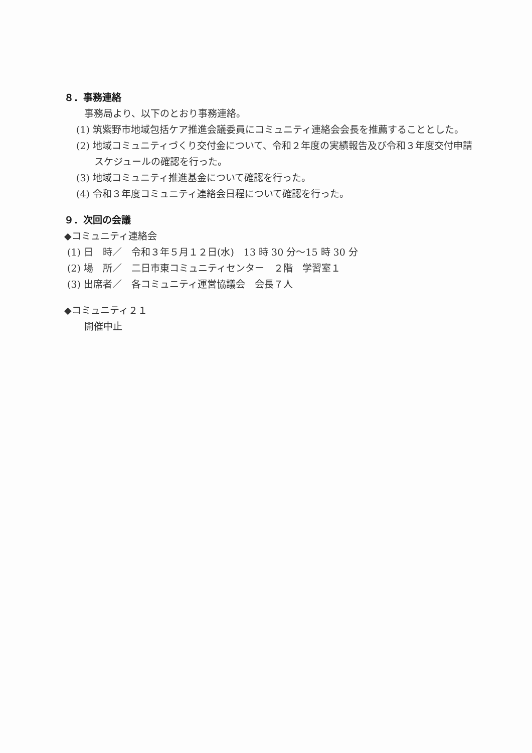８．事務連絡
事務局より、以下のとおり事務連絡。
(1) 筑紫野市地域包括ケア推進会議委員にコミュニティ連絡会会長を推薦することとした。
(2) 地域コミュニティづくり交付金について、令和２年度の実績報告及び令和３年度交付申請スケジュールの確認を行った。
(3) 地域コミュニティ推進基金について確認を行った。
(4) 令和３年度コミュニティ連絡会日程について確認を行った。
９．次回の会議
◆コミュニティ連絡会
(1) 日　時／　令和３年５月１２日(水)　13 時 30 分～15 時 30 分
(2) 場　所／　二日市東コミュニティセンター　２階　学習室１
(3) 出席者／　各コミュニティ運営協議会　会長７人
◆コミュニティ２１
開催中止